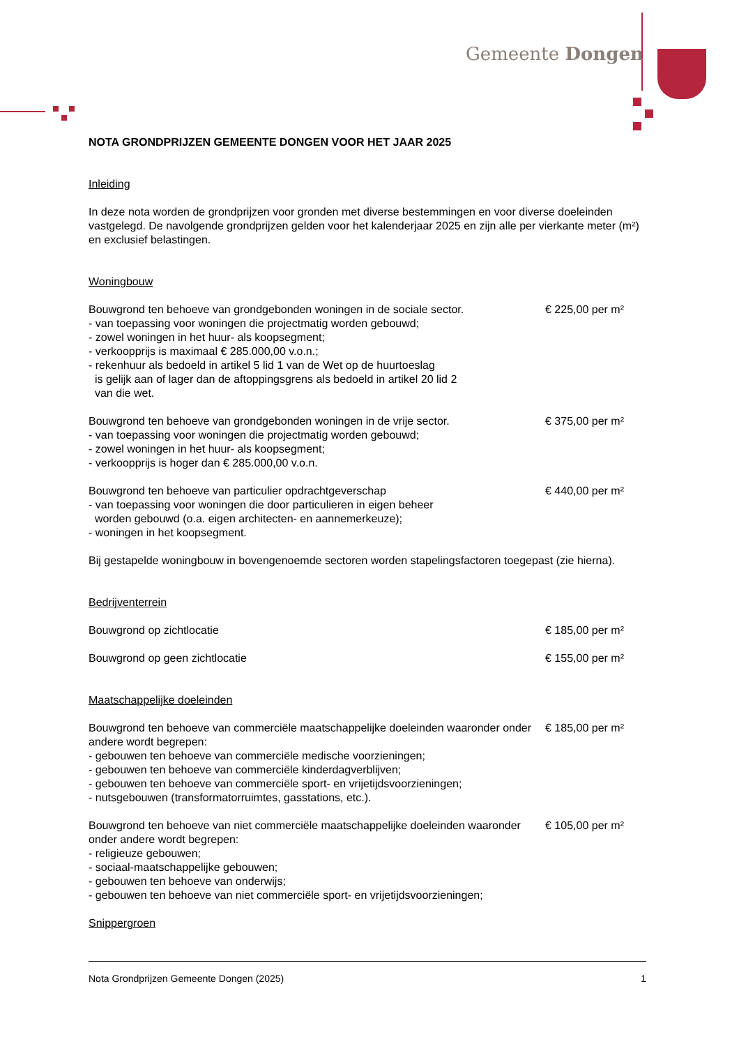Gemeente Dongen
NOTA GRONDPRIJZEN GEMEENTE DONGEN VOOR HET JAAR 2025
Inleiding
In deze nota worden de grondprijzen voor gronden met diverse bestemmingen en voor diverse doeleinden vastgelegd. De navolgende grondprijzen gelden voor het kalenderjaar 2025 en zijn alle per vierkante meter (m²) en exclusief belastingen.
Woningbouw
Bouwgrond ten behoeve van grondgebonden woningen in de sociale sector.
- van toepassing voor woningen die projectmatig worden gebouwd;
- zowel woningen in het huur- als koopsegment;
- verkoopprijs is maximaal € 285.000,00 v.o.n.;
- rekenhuur als bedoeld in artikel 5 lid 1 van de Wet op de huurtoeslag
is gelijk aan of lager dan de aftoppingsgrens als bedoeld in artikel 20 lid 2
van die wet.
€ 225,00 per m²
Bouwgrond ten behoeve van grondgebonden woningen in de vrije sector.
- van toepassing voor woningen die projectmatig worden gebouwd;
- zowel woningen in het huur- als koopsegment;
- verkoopprijs is hoger dan € 285.000,00 v.o.n.
€ 375,00 per m²
Bouwgrond ten behoeve van particulier opdrachtgeverschap
- van toepassing voor woningen die door particulieren in eigen beheer
worden gebouwd (o.a. eigen architecten- en aannemerkeuze);
- woningen in het koopsegment.
€ 440,00 per m²
Bij gestapelde woningbouw in bovengenoemde sectoren worden stapelingsfactoren toegepast (zie hierna).
Bedrijventerrein
Bouwgrond op zichtlocatie € 185,00 per m²
Bouwgrond op geen zichtlocatie € 155,00 per m²
Maatschappelijke doeleinden
Bouwgrond ten behoeve van commerciële maatschappelijke doeleinden waaronder onder andere wordt begrepen:
- gebouwen ten behoeve van commerciële medische voorzieningen;
- gebouwen ten behoeve van commerciële kinderdagverblijven;
- gebouwen ten behoeve van commerciële sport- en vrijetijdsvoorzieningen;
- nutsgebouwen (transformatorruimtes, gasstations, etc.).
€ 185,00 per m²
Bouwgrond ten behoeve van niet commerciële maatschappelijke doeleinden waaronder onder andere wordt begrepen:
- religieuze gebouwen;
- sociaal-maatschappelijke gebouwen;
- gebouwen ten behoeve van onderwijs;
- gebouwen ten behoeve van niet commerciële sport- en vrijetijdsvoorzieningen;
€ 105,00 per m²
Snippergroen
Nota Grondprijzen Gemeente Dongen (2025) 1